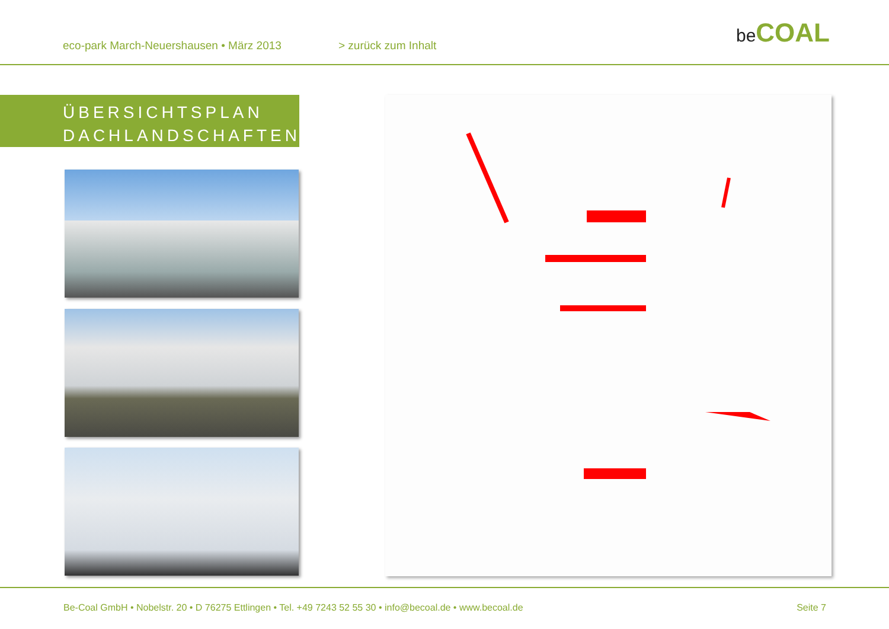eco-park March-Neuershausen • März 2013
> zurück zum Inhalt
be COAL
ÜBERSICHTSPLAN
DACHLANDSCHAFTEN
Be-Coal GmbH • Nobelstr. 20 • D 76275 Ettlingen • Tel. +49 7243 52 55 30 • info@becoal.de • www.becoal.de
Seite 7